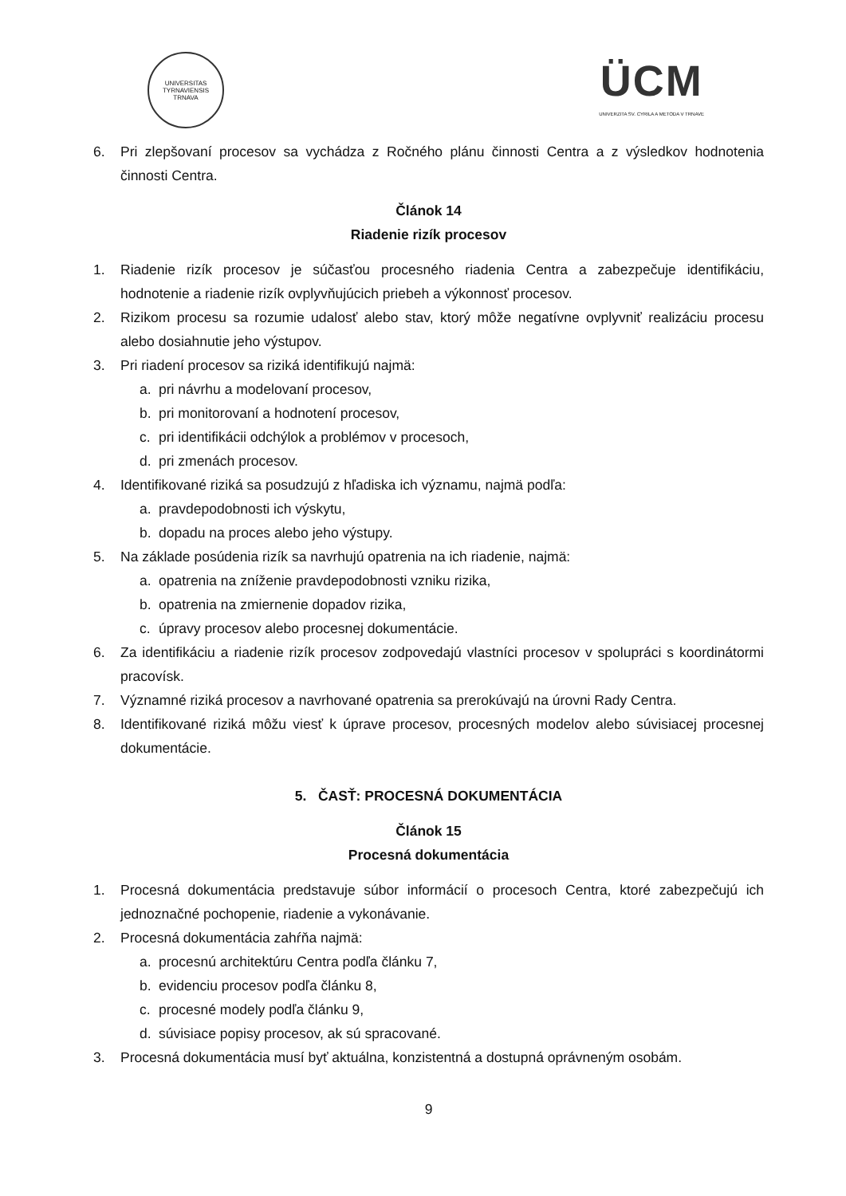UNIVERSITAS TYRNAVIENSIS
TRNAVA
ÜCM
UNIVERZITA SV. CYRILA A METODA V TRNAVE
6. Pri zlepšovaní procesov sa vychádza z Ročného plánu činnosti Centra a z výsledkov hodnotenia činnosti Centra.
Článok 14
Riadenie rizík procesov
1. Riadenie rizík procesov je súčasťou procesného riadenia Centra a zabezpečuje identifikáciu, hodnotenie a riadenie rizík ovplyvňujúcich priebeh a výkonnosť procesov.
2. Rizikom procesu sa rozumie udalosť alebo stav, ktorý môže negatívne ovplyvniť realizáciu procesu alebo dosiahnutie jeho výstupov.
3. Pri riadení procesov sa riziká identifikujú najmä:
a. pri návrhu a modelovaní procesov,
b. pri monitorovaní a hodnotení procesov,
c. pri identifikácii odchýlok a problémov v procesoch,
d. pri zmenách procesov.
4. Identifikované riziká sa posudzujú z hľadiska ich významu, najmä podľa:
a. pravdepodobnosti ich výskytu,
b. dopadu na proces alebo jeho výstupy.
5. Na základe posúdenia rizík sa navrhujú opatrenia na ich riadenie, najmä:
a. opatrenia na zníženie pravdepodobnosti vzniku rizika,
b. opatrenia na zmiernenie dopadov rizika,
c. úpravy procesov alebo procesnej dokumentácie.
6. Za identifikáciu a riadenie rizík procesov zodpovedajú vlastníci procesov v spolupráci s koordinátormi pracovísk.
7. Významné riziká procesov a navrhované opatrenia sa prerokúvajú na úrovni Rady Centra.
8. Identifikované riziká môžu viesť k úprave procesov, procesných modelov alebo súvisiacej procesnej dokumentácie.
5. ČASŤ: PROCESNÁ DOKUMENTÁCIA
Článok 15
Procesná dokumentácia
1. Procesná dokumentácia predstavuje súbor informácií o procesoch Centra, ktoré zabezpečujú ich jednoznačné pochopenie, riadenie a vykonávanie.
2. Procesná dokumentácia zahŕňa najmä:
a. procesnú architektúru Centra podľa článku 7,
b. evidenciu procesov podľa článku 8,
c. procesné modely podľa článku 9,
d. súvisiace popisy procesov, ak sú spracované.
3. Procesná dokumentácia musí byť aktuálna, konzistentná a dostupná oprávneným osobám.
9